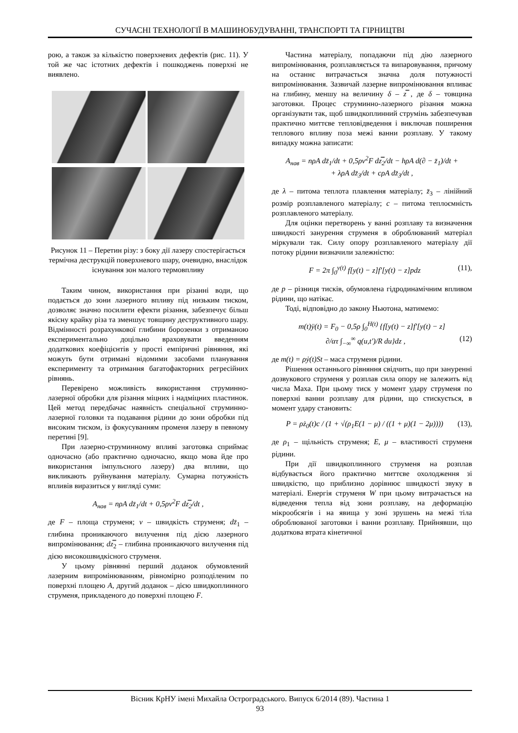СУЧАСНІ ТЕХНОЛОГІЇ В МАШИНОБУДУВАННІ, ТРАНСПОРТІ ТА ГІРНИЦТВІ
рою, а також за кількістю поверхневих дефектів (рис. 11). У той же час істотних дефектів і пошкоджень поверхні не виявлено.
Рисунок 11 – Перетин різу: з боку дії лазеру спостерігається термічна деструкцій поверхневого шару, очевидно, внаслідок існування зон малого термовпливу
Таким чином, використання при різанні води, що подається до зони лазерного впливу під низьким тиском, дозволяє значно посилити ефекти різання, забезпечує більш якісну крайку різа та зменшує товщину деструктивного шару. Відмінності розрахункової глибини борозенки з отриманою експериментально доцільно враховувати введенням додаткових коефіцієнтів у прості емпіричні рівняння, які можуть бути отримані відомими засобами планування експерименту та отримання багатофакторних регресійних рівнянь.
Перевірено можливість використання струминно-лазерної обробки для різання міцних і надміцних пластинок. Цей метод передбачає наявність спеціальної струминно-лазерної головки та подавання рідини до зони обробки під високим тиском, із фокусуванням променя лазеру в певному перетині [9].
При лазерно-струминному впливі заготовка сприймає одночасно (або практично одночасно, якщо мова йде про використання імпульсного лазеру) два впливи, що викликають руйнування матеріалу. Сумарна потужність впливів виразиться у вигляді суми:
A<sub>нав</sub> = nρA dz̄<sub>1</sub>/dt + 0,5ρv<sup>2</sup>F dz̿<sub>2</sub>/dt ,
де F – площа струменя; v – швидкість струменя; dz̄<sub>1</sub> – глибина проникаючого вилучення під дією лазерного випромінювання; dz̿<sub>2</sub> – глибина проникаючого вилучення під дією високошвидкісного струменя.
У цьому рівнянні перший доданок обумовлений лазерним випромінюванням, рівномірно розподіленим по поверхні площею A, другий доданок – дією швидкоплинного струменя, прикладеного до поверхні площею F.
Частина матеріалу, попадаючи під дію лазерного випромінювання, розплавляється та випаровування, причому на останнє витрачається значна доля потужності випромінювання. Зазвичай лазерне випромінювання впливає на глибину, меншу на величину δ – z̿ , де δ – товщина заготовки. Процес струминно-лазерного різання можна організувати так, щоб швидкоплинний струмінь забезпечував практично миттєве тепловідведення і виключав поширення теплового впливу поза межі ванни розплаву. У такому випадку можна записати:
A<sub>нав</sub> = nρA dz̄<sub>1</sub>/dt + 0,5ρv<sup>2</sup>F dz̿<sub>2</sub>/dt − hρA d(∂ − z̄<sub>1</sub>)/dt +
+ λρA dz̄<sub>3</sub>/dt + cρA dz̄<sub>3</sub>/dt ,
де λ – питома теплота плавлення матеріалу; z̄<sub>3</sub> – лінійний розмір розплавленого матеріалу; c – питома теплоємність розплавленого матеріалу.
Для оцінки перетворень у ванні розплаву та визначення швидкості занурення струменя в оброблюваний матеріал міркували так. Силу опору розплавленого матеріалу дії потоку рідини визначили залежністю:
F = 2π ∫<sub>0</sub><sup>y(t)</sup> f[y(t) − z]f′[y(t) − z]pdz (11),
де p – різниця тисків, обумовлена гідродинамічним впливом рідини, що натікає.
Тоді, відповідно до закону Ньютона, матимемо:
m(t)ÿ(t) = F<sub>0</sub> − 0,5ρ ∫<sub>0</sub><sup>H(t)</sup> {f[y(t) − z]f′[y(t) − z]
∂/ατ ∫<sub>−∞</sub><sup>∞</sup> q(u,t′)/R du}dz , (12)
де m(t) = ρẏ(t)St – маса струменя рідини.
Рішення останнього рівняння свідчить, що при зануренні дозвукового струменя у розплав сила опору не залежить від числа Маха. При цьому тиск у момент удару струменя по поверхні ванни розплаву для рідини, що стискується, в момент удару становить:
P = ρż<sub>0</sub>(t)c / (1 + √(ρ<sub>1</sub>E(1 − μ) / ((1 + μ)(1 − 2μ)))) (13),
де ρ<sub>1</sub> – щільність струменя; E, μ – властивості струменя рідини.
При дії швидкоплинного струменя на розплав відбувається його практично миттєве охолодження зі швидкістю, що приблизно дорівнює швидкості звуку в матеріалі. Енергія струменя W при цьому витрачається на відведення тепла від зони розплаву, на деформацію мікрообсягів і на явища у зоні зрушень на межі тіла оброблюваної заготовки і ванни розплаву. Прийнявши, що додаткова втрата кінетичної
Вісник КрНУ імені Михайла Остроградського. Випуск 6/2014 (89). Частина 1
93